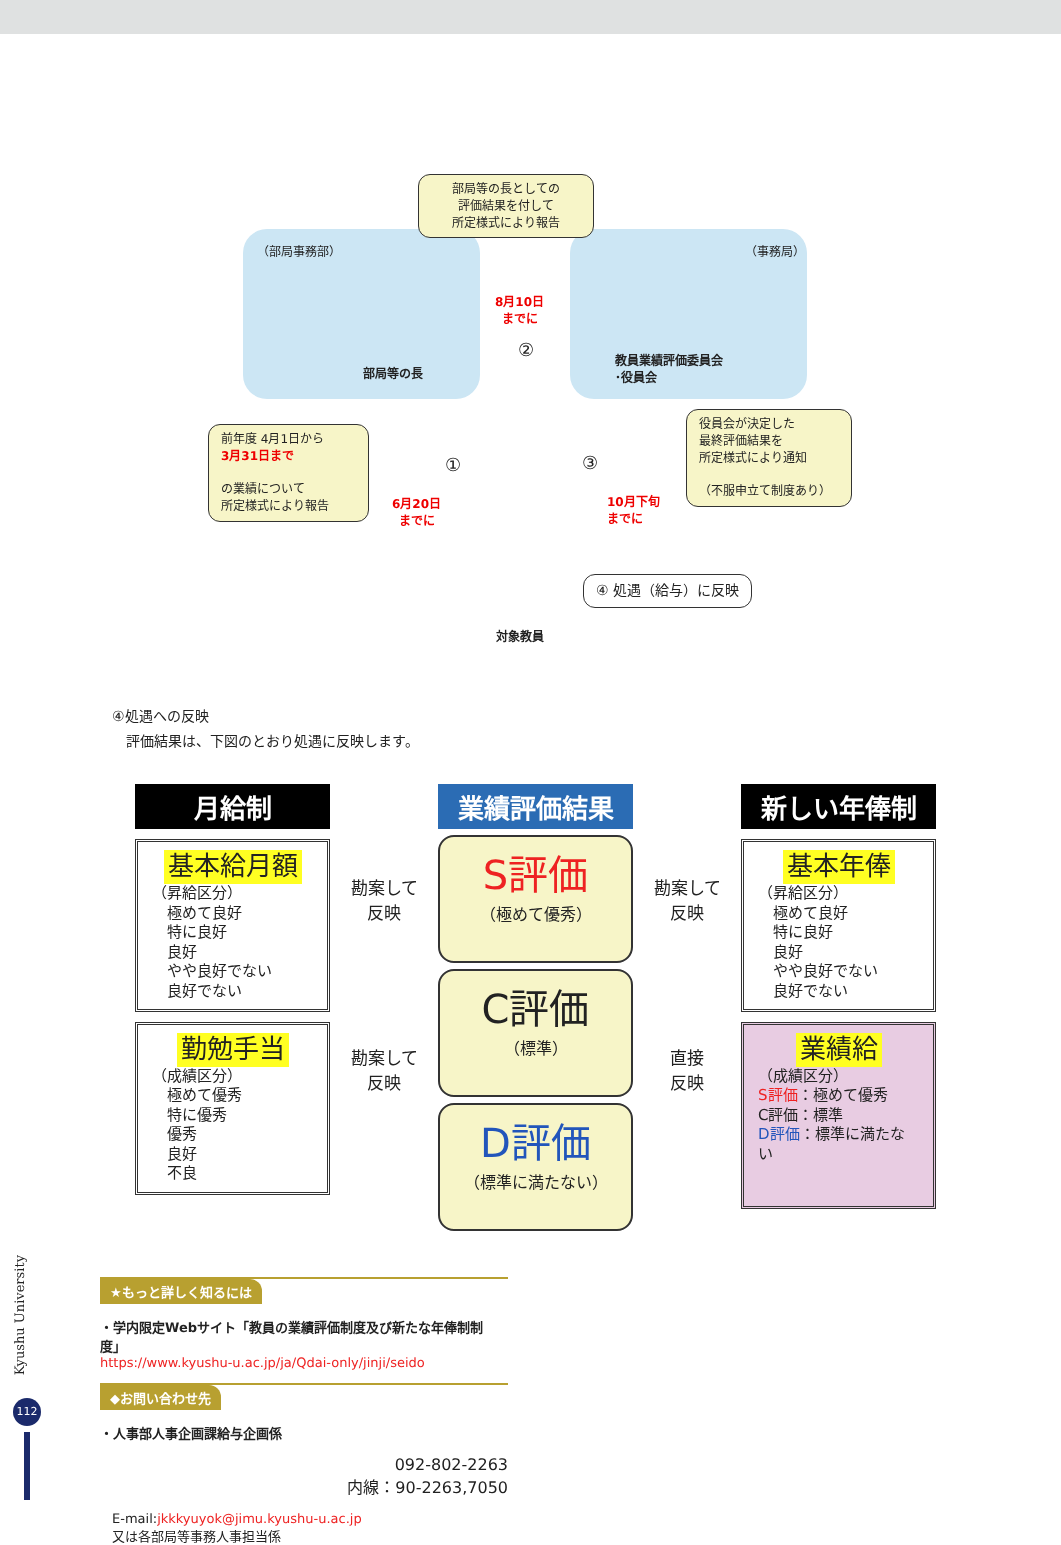部局等の長としての
評価結果を付して
所定様式により報告
（部局事務部） （事務局）
部局等の長
教員業績評価委員会
･役員会
8月10日
までに
②
① ③
前年度 4月1日から
3月31日まで
の業績について
所定様式により報告
6月20日
までに
10月下旬
までに
役員会が決定した
最終評価結果を
所定様式により通知
（不服申立て制度あり）
対象教員
④ 処遇（給与）に反映
④処遇への反映
　評価結果は、下図のとおり処遇に反映します。
月給制
基本給月額
（昇給区分）
　極めて良好
　特に良好
　良好
　やや良好でない
　良好でない
勤勉手当
（成績区分）
　極めて優秀
　特に優秀
　優秀
　良好
　不良
勘案して
反映
勘案して
反映
業績評価結果
S評価
（極めて優秀）
C評価
（標準）
D評価
（標準に満たない）
勘案して
反映
直接
反映
新しい年俸制
基本年俸
（昇給区分）
　極めて良好
　特に良好
　良好
　やや良好でない
　良好でない
業績給
（成績区分）
S評価：極めて優秀
C評価：標準
D評価：標準に満たない
★もっと詳しく知るには
・学内限定Webサイト「教員の業績評価制度及び新たな年俸制制度」
https://www.kyushu-u.ac.jp/ja/Qdai-only/jinji/seido
◆お問い合わせ先
・人事部人事企画課給与企画係
092-802-2263
内線：90-2263,7050
E-mail:jkkkyuyok@jimu.kyushu-u.ac.jp
又は各部局等事務人事担当係
Kyushu University
112